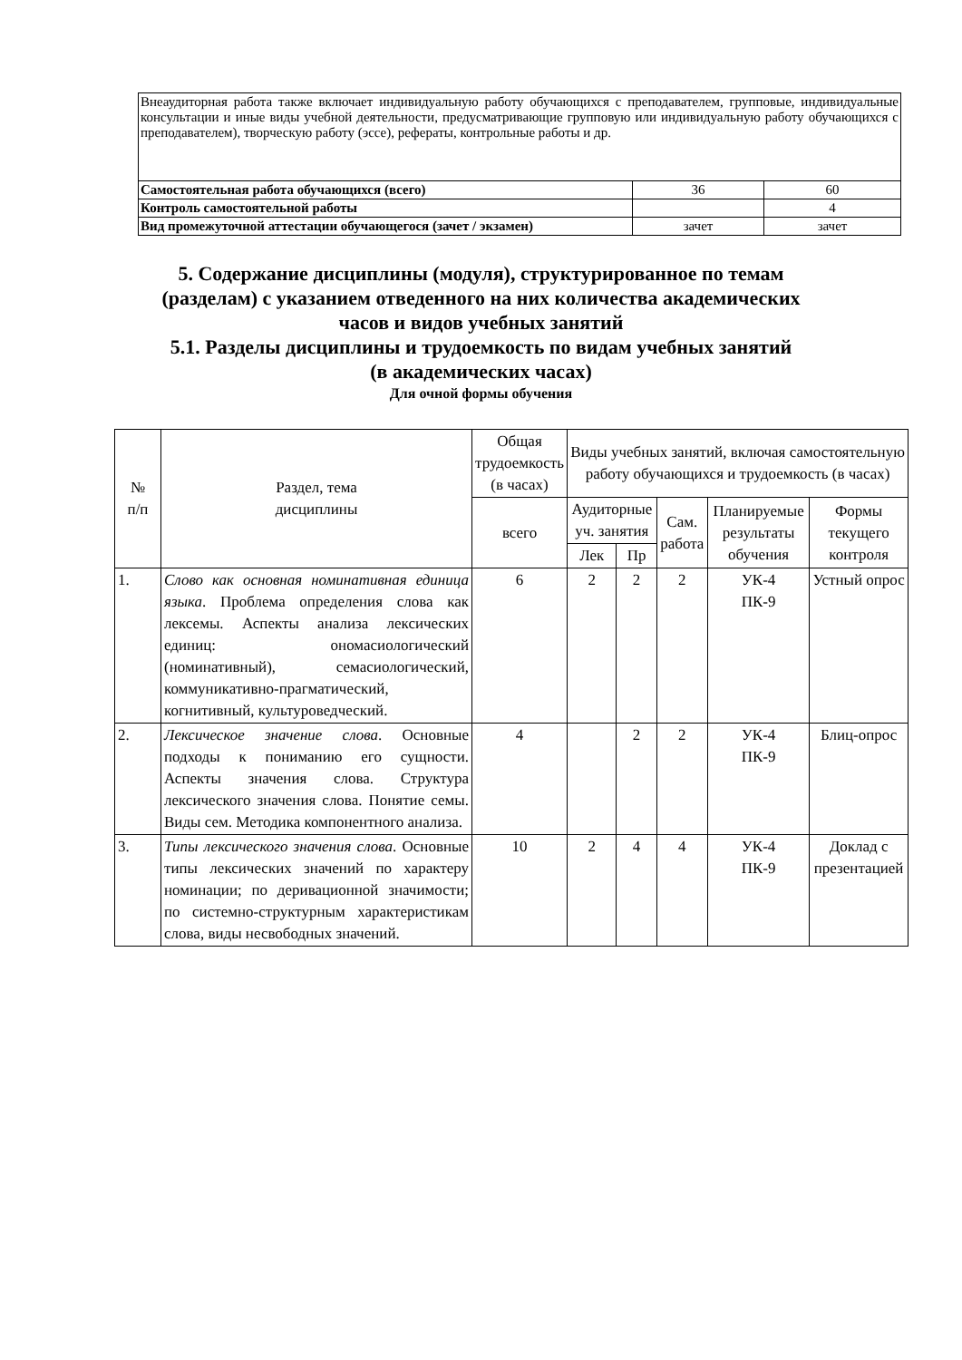| Внеаудиторная работа также включает индивидуальную работу обучающихся с преподавателем, групповые, индивидуальные консультации и иные виды учебной деятельности, предусматривающие групповую или индивидуальную работу обучающихся с преподавателем), творческую работу (эссе), рефераты, контрольные работы и др. | | |
| Самостоятельная работа обучающихся (всего) | 36 | 60 |
| Контроль самостоятельной работы | | 4 |
| Вид промежуточной аттестации обучающегося (зачет / экзамен) | зачет | зачет |
5. Содержание дисциплины (модуля), структурированное по темам
(разделам) с указанием отведенного на них количества академических
часов и видов учебных занятий
5.1. Разделы дисциплины и трудоемкость по видам учебных занятий
(в академических часах)
Для очной формы обучения
| № п/п | Раздел, тема дисциплины | Общая трудоемкость (в часах) | Виды учебных занятий, включая самостоятельную работу обучающихся и трудоемкость (в часах) | | | | |
| --- | --- | --- | --- | --- | --- | --- | --- |
| | | всего | Аудиторные уч. занятия | | Сам. работа | Планируемые результаты обучения | Формы текущего контроля |
| | | | Лек | Пр | | | |
| 1. | Слово как основная номинативная единица языка . Проблема определения слова как лексемы. Аспекты анализа лексических единиц: ономасиологический (номинативный), семасиологический, коммуникативно-прагматический, когнитивный, культуроведческий. | 6 | 2 | 2 | 2 | УК-4 ПК-9 | Устный опрос |
| 2. | Лексическое значение слова . Основные подходы к пониманию его сущности. Аспекты значения слова. Структура лексического значения слова. Понятие семы. Виды сем. Методика компонентного анализа. | 4 | | 2 | 2 | УК-4 ПК-9 | Блиц-опрос |
| 3. | Типы лексического значения слова . Основные типы лексических значений по характеру номинации; по деривационной значимости; по системно-структурным характеристикам слова, виды несвободных значений. | 10 | 2 | 4 | 4 | УК-4 ПК-9 | Доклад с презентацией |